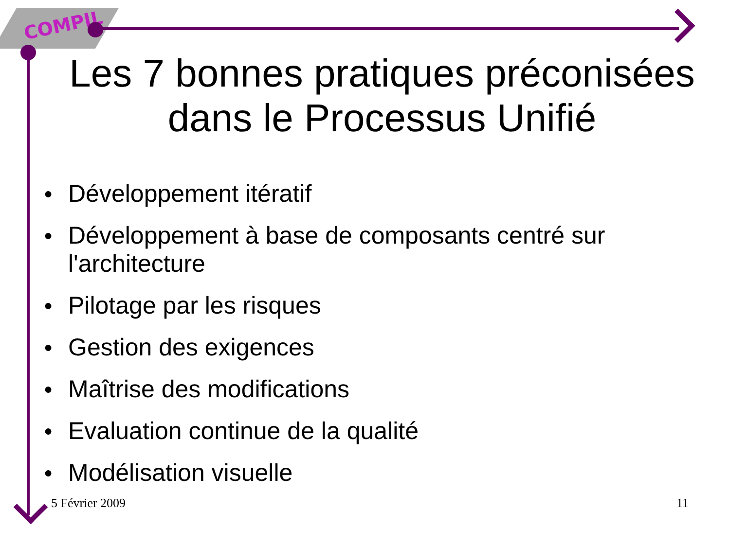COMPIL
Les 7 bonnes pratiques préconisées dans le Processus Unifié
● Développement itératif
● Développement à base de composants centré sur l'architecture
● Pilotage par les risques
● Gestion des exigences
● Maîtrise des modifications
● Evaluation continue de la qualité
● Modélisation visuelle
5 Février 2009 11